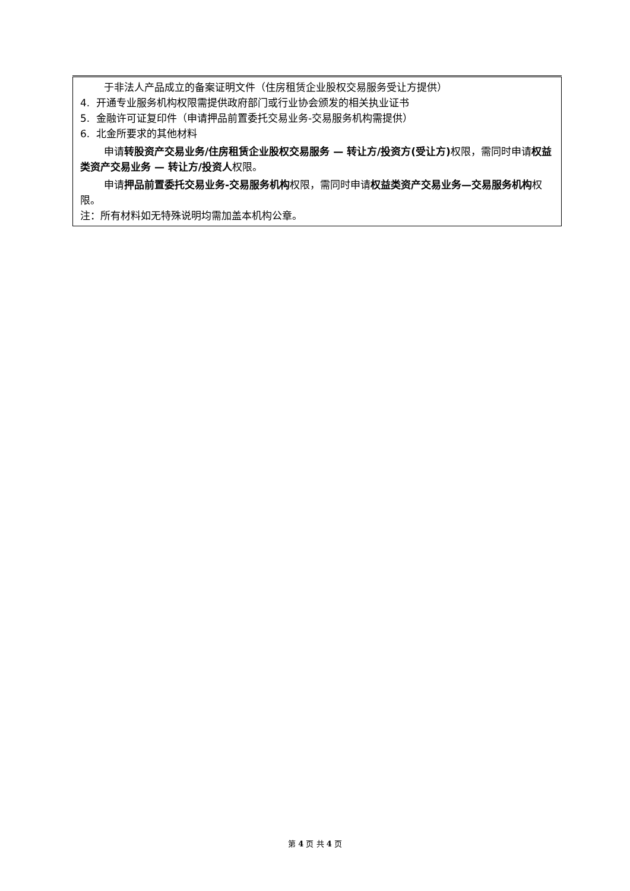| 于非法人产品成立的备案证明文件（住房租赁企业股权交易服务受让方提供） 4. 开通专业服务机构权限需提供政府部门或行业协会颁发的相关执业证书 5. 金融许可证复印件（申请押品前置委托交易业务-交易服务机构需提供） 6. 北金所要求的其他材料 申请 转股资产交易业务/住房租赁企业股权交易服务 — 转让方/投资方(受让方) 权限，需同时申请 权益类资产交易业务 — 转让方/投资人 权限。 申请 押品前置委托交易业务-交易服务机构 权限，需同时申请 权益类资产交易业务—交易服务机构 权限。 注：所有材料如无特殊说明均需加盖本机构公章。 |
第 4 页 共 4 页